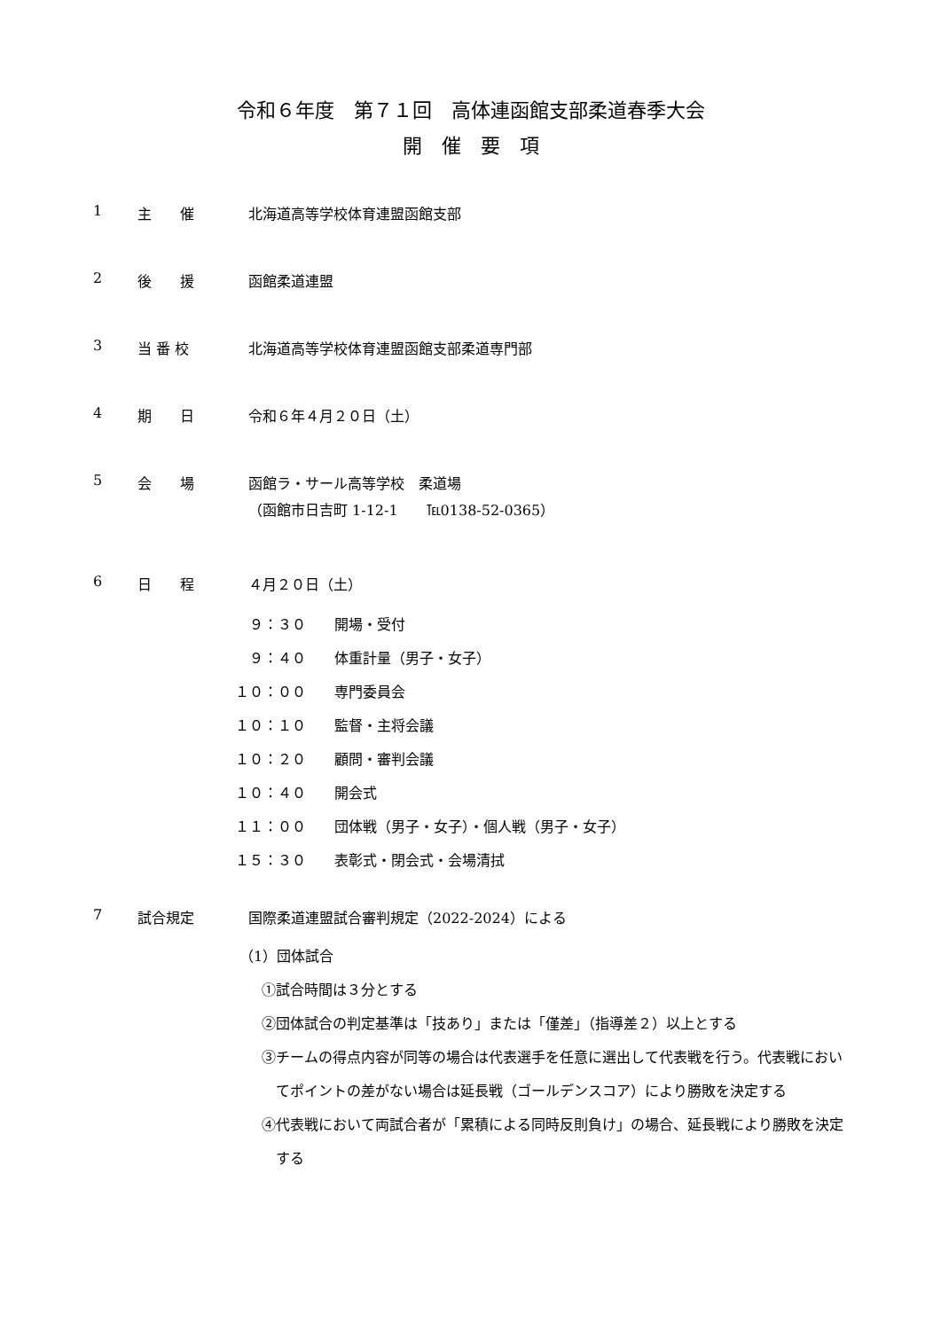令和６年度　第７１回　高体連函館支部柔道春季大会
開　催　要　項
1 主　　催 北海道高等学校体育連盟函館支部
2 後　　援 函館柔道連盟
3 当 番 校 北海道高等学校体育連盟函館支部柔道専門部
4 期　　日 令和６年４月２０日（土）
5 会　　場 函館ラ・サール高等学校　柔道場
（函館市日吉町 1-12-1　　℡0138-52-0365）
6 日　　程 ４月２０日（土）
　９：３０　　開場・受付
　９：４０　　体重計量（男子・女子）
１０：００　　専門委員会
１０：１０　　監督・主将会議
１０：２０　　顧問・審判会議
１０：４０　　開会式
１１：００　　団体戦（男子・女子）・個人戦（男子・女子）
１５：３０　　表彰式・閉会式・会場清拭
7 試合規定 国際柔道連盟試合審判規定（2022-2024）による
（1）団体試合
①試合時間は３分とする
②団体試合の判定基準は「技あり」または「僅差」（指導差２）以上とする
③チームの得点内容が同等の場合は代表選手を任意に選出して代表戦を行う。代表戦においてポイントの差がない場合は延長戦（ゴールデンスコア）により勝敗を決定する
④代表戦において両試合者が「累積による同時反則負け」の場合、延長戦により勝敗を決定する